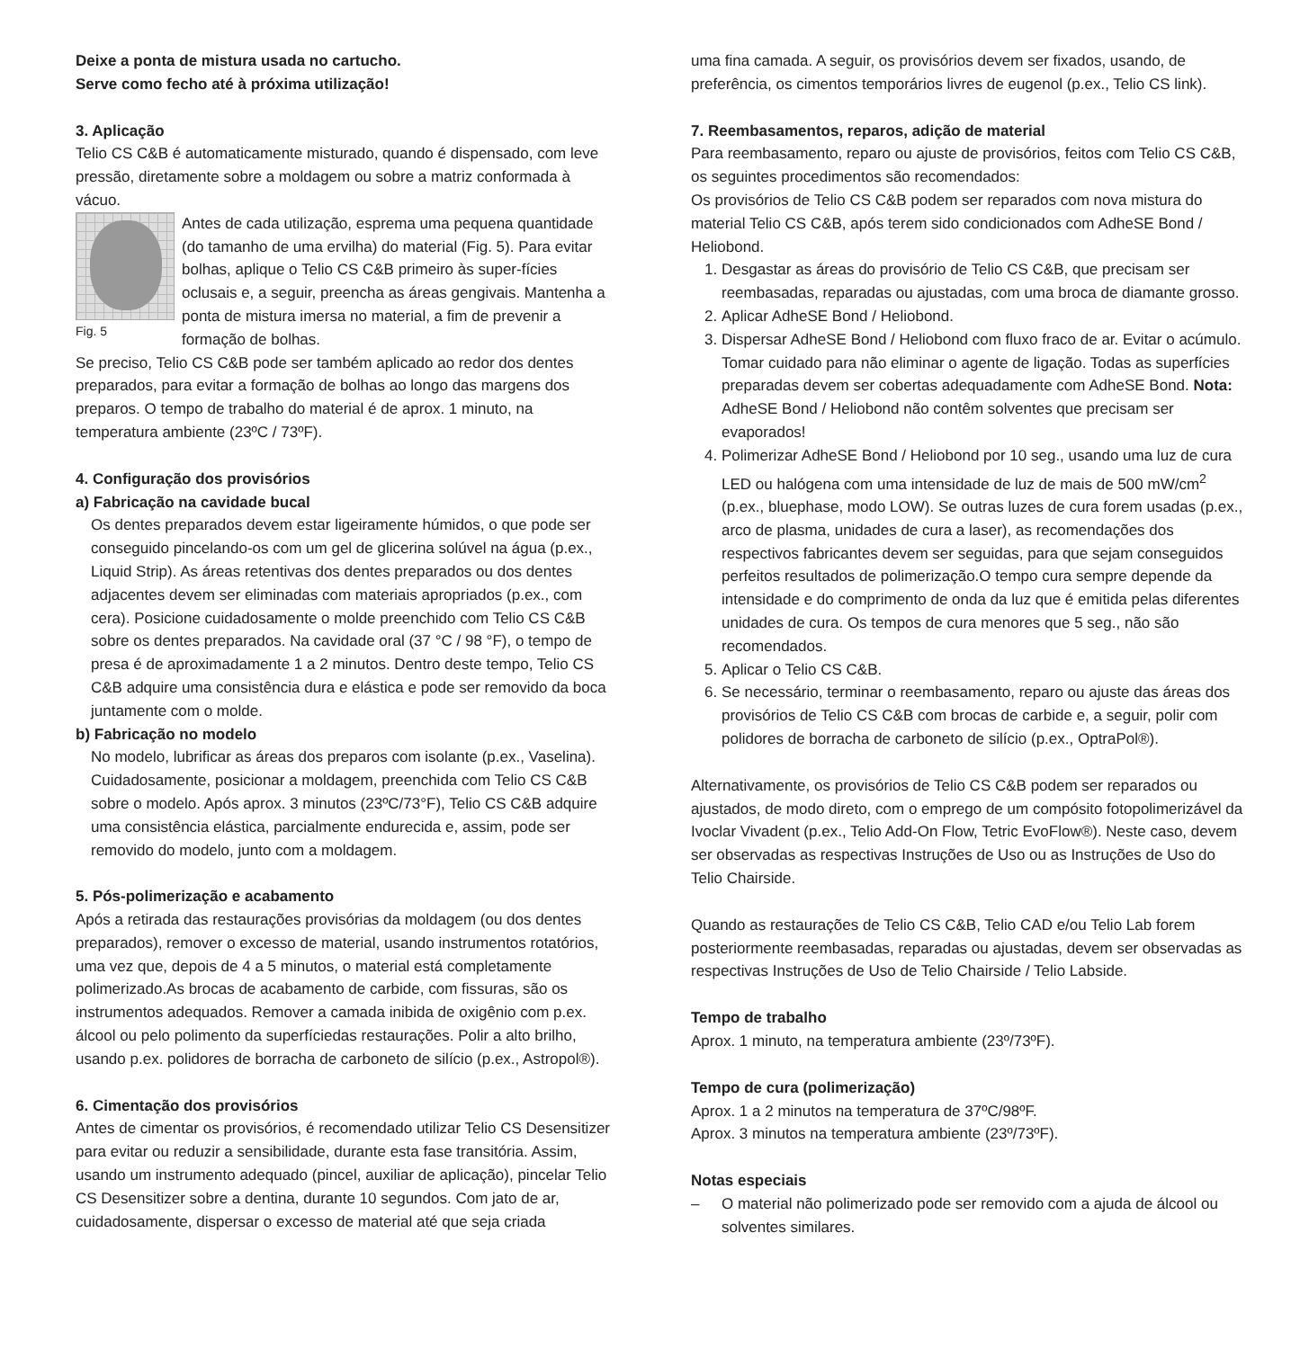Deixe a ponta de mistura usada no cartucho.
Serve como fecho até à próxima utilização!
3. Aplicação
Telio CS C&B é automaticamente misturado, quando é dispensado, com leve pressão, diretamente sobre a moldagem ou sobre a matriz conformada à vácuo.
Fig. 5
Antes de cada utilização, esprema uma pequena quantidade (do tamanho de uma ervilha) do material (Fig. 5). Para evitar bolhas, aplique o Telio CS C&B primeiro às super-fícies oclusais e, a seguir, preencha as áreas gengivais. Mantenha a ponta de mistura imersa no material, a fim de prevenir a formação de bolhas.
Se preciso, Telio CS C&B pode ser também aplicado ao redor dos dentes preparados, para evitar a formação de bolhas ao longo das margens dos preparos. O tempo de trabalho do material é de aprox. 1 minuto, na temperatura ambiente (23ºC / 73ºF).
4. Configuração dos provisórios
a) Fabricação na cavidade bucal
Os dentes preparados devem estar ligeiramente húmidos, o que pode ser conseguido pincelando-os com um gel de glicerina solúvel na água (p.ex., Liquid Strip). As áreas retentivas dos dentes preparados ou dos dentes adjacentes devem ser eliminadas com materiais apropriados (p.ex., com cera). Posicione cuidadosamente o molde preenchido com Telio CS C&B sobre os dentes preparados. Na cavidade oral (37 °C / 98 °F), o tempo de presa é de aproximadamente 1 a 2 minutos. Dentro deste tempo, Telio CS C&B adquire uma consistência dura e elástica e pode ser removido da boca juntamente com o molde.
b) Fabricação no modelo
No modelo, lubrificar as áreas dos preparos com isolante (p.ex., Vaselina). Cuidadosamente, posicionar a moldagem, preenchida com Telio CS C&B sobre o modelo. Após aprox. 3 minutos (23ºC/73°F), Telio CS C&B adquire uma consistência elástica, parcialmente endurecida e, assim, pode ser removido do modelo, junto com a moldagem.
5. Pós-polimerização e acabamento
Após a retirada das restaurações provisórias da moldagem (ou dos dentes preparados), remover o excesso de material, usando instrumentos rotatórios, uma vez que, depois de 4 a 5 minutos, o material está completamente polimerizado.As brocas de acabamento de carbide, com fissuras, são os instrumentos adequados. Remover a camada inibida de oxigênio com p.ex. álcool ou pelo polimento da superfíciedas restaurações. Polir a alto brilho, usando p.ex. polidores de borracha de carboneto de silício (p.ex., Astropol®).
6. Cimentação dos provisórios
Antes de cimentar os provisórios, é recomendado utilizar Telio CS Desensitizer para evitar ou reduzir a sensibilidade, durante esta fase transitória. Assim, usando um instrumento adequado (pincel, auxiliar de aplicação), pincelar Telio CS Desensitizer sobre a dentina, durante 10 segundos. Com jato de ar, cuidadosamente, dispersar o excesso de material até que seja criada
uma fina camada. A seguir, os provisórios devem ser fixados, usando, de preferência, os cimentos temporários livres de eugenol (p.ex., Telio CS link).
7. Reembasamentos, reparos, adição de material
Para reembasamento, reparo ou ajuste de provisórios, feitos com Telio CS C&B, os seguintes procedimentos são recomendados:
Os provisórios de Telio CS C&B podem ser reparados com nova mistura do material Telio CS C&B, após terem sido condicionados com AdheSE Bond / Heliobond.
1. Desgastar as áreas do provisório de Telio CS C&B, que precisam ser reembasadas, reparadas ou ajustadas, com uma broca de diamante grosso.
2. Aplicar AdheSE Bond / Heliobond.
3. Dispersar AdheSE Bond / Heliobond com fluxo fraco de ar. Evitar o acúmulo. Tomar cuidado para não eliminar o agente de ligação. Todas as superfícies preparadas devem ser cobertas adequadamente com AdheSE Bond. Nota: AdheSE Bond / Heliobond não contêm solventes que precisam ser evaporados!
4. Polimerizar AdheSE Bond / Heliobond por 10 seg., usando uma luz de cura LED ou halógena com uma intensidade de luz de mais de 500 mW/cm<sup>2</sup> (p.ex., bluephase, modo LOW). Se outras luzes de cura forem usadas (p.ex., arco de plasma, unidades de cura a laser), as recomendações dos respectivos fabricantes devem ser seguidas, para que sejam conseguidos perfeitos resultados de polimerização.O tempo cura sempre depende da intensidade e do comprimento de onda da luz que é emitida pelas diferentes unidades de cura. Os tempos de cura menores que 5 seg., não são recomendados.
5. Aplicar o Telio CS C&B.
6. Se necessário, terminar o reembasamento, reparo ou ajuste das áreas dos provisórios de Telio CS C&B com brocas de carbide e, a seguir, polir com polidores de borracha de carboneto de silício (p.ex., OptraPol®).
Alternativamente, os provisórios de Telio CS C&B podem ser reparados ou ajustados, de modo direto, com o emprego de um compósito fotopolimerizável da Ivoclar Vivadent (p.ex., Telio Add-On Flow, Tetric EvoFlow®). Neste caso, devem ser observadas as respectivas Instruções de Uso ou as Instruções de Uso do Telio Chairside.
Quando as restaurações de Telio CS C&B, Telio CAD e/ou Telio Lab forem posteriormente reembasadas, reparadas ou ajustadas, devem ser observadas as respectivas Instruções de Uso de Telio Chairside / Telio Labside.
Tempo de trabalho
Aprox. 1 minuto, na temperatura ambiente (23º/73ºF).
Tempo de cura (polimerização)
Aprox. 1 a 2 minutos na temperatura de 37ºC/98ºF.
Aprox. 3 minutos na temperatura ambiente (23º/73ºF).
Notas especiais
– O material não polimerizado pode ser removido com a ajuda de álcool ou solventes similares.